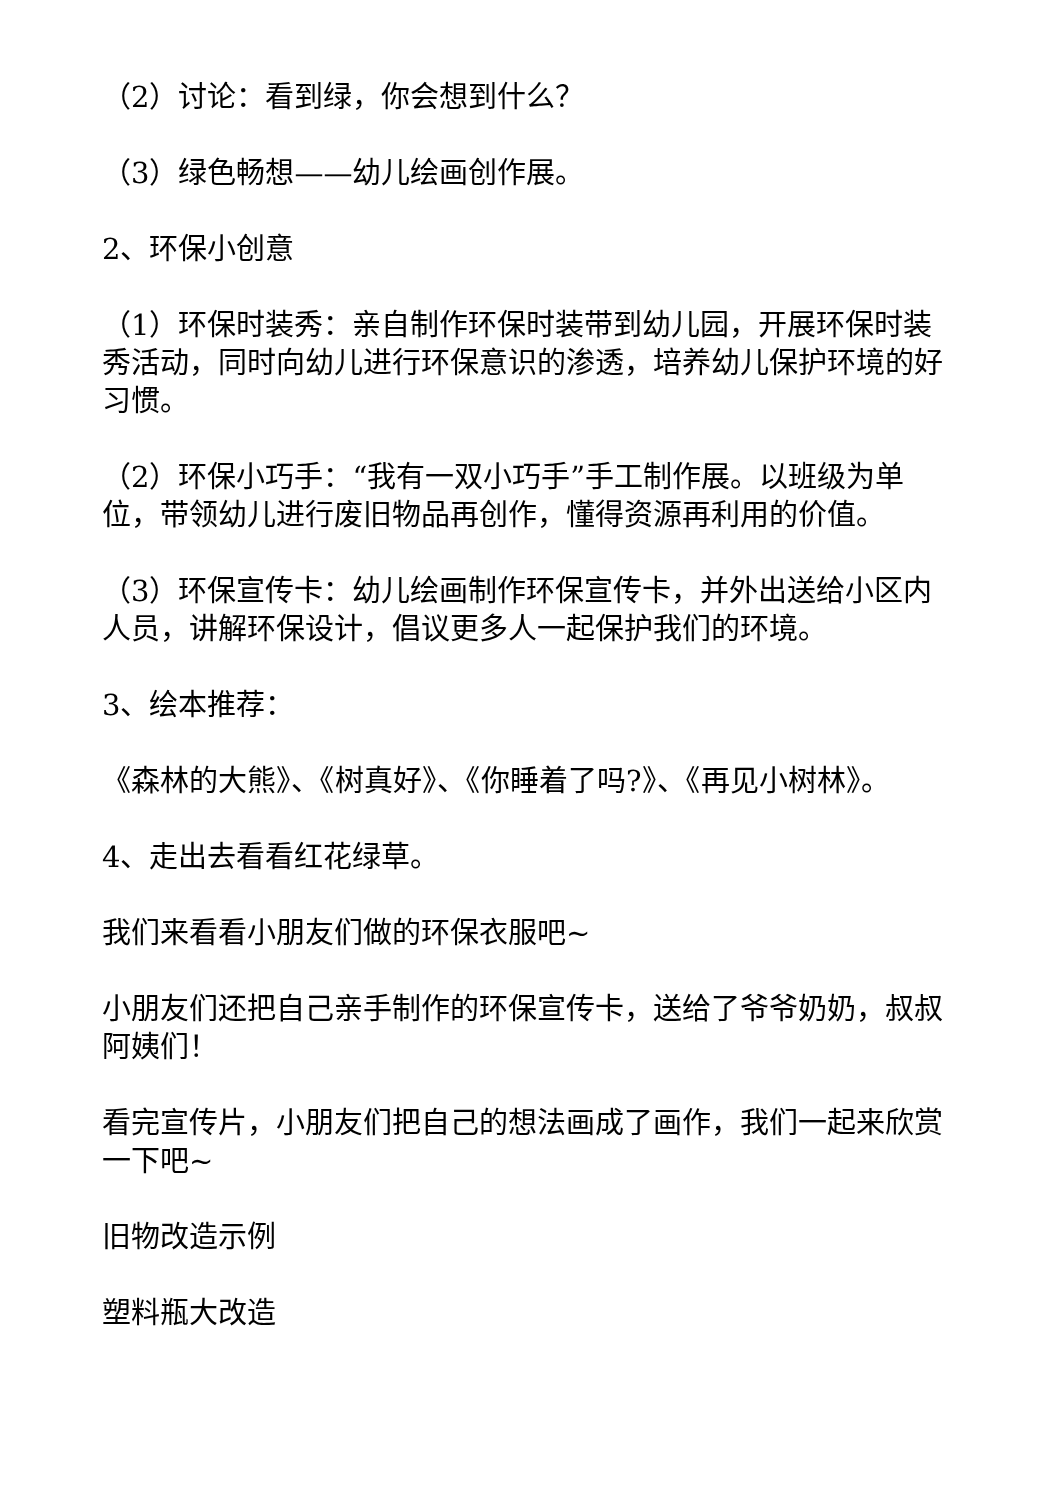（2）讨论：看到绿，你会想到什么？
（3）绿色畅想——幼儿绘画创作展。
2、环保小创意
（1）环保时装秀：亲自制作环保时装带到幼儿园，开展环保时装秀活动，同时向幼儿进行环保意识的渗透，培养幼儿保护环境的好习惯。
（2）环保小巧手：“我有一双小巧手”手工制作展。以班级为单位，带领幼儿进行废旧物品再创作，懂得资源再利用的价值。
（3）环保宣传卡：幼儿绘画制作环保宣传卡，并外出送给小区内人员，讲解环保设计，倡议更多人一起保护我们的环境。
3、绘本推荐：
《森林的大熊》、《树真好》、《你睡着了吗?》、《再见小树林》。
4、走出去看看红花绿草。
我们来看看小朋友们做的环保衣服吧~
小朋友们还把自己亲手制作的环保宣传卡，送给了爷爷奶奶，叔叔阿姨们！
看完宣传片，小朋友们把自己的想法画成了画作，我们一起来欣赏一下吧~
旧物改造示例
塑料瓶大改造